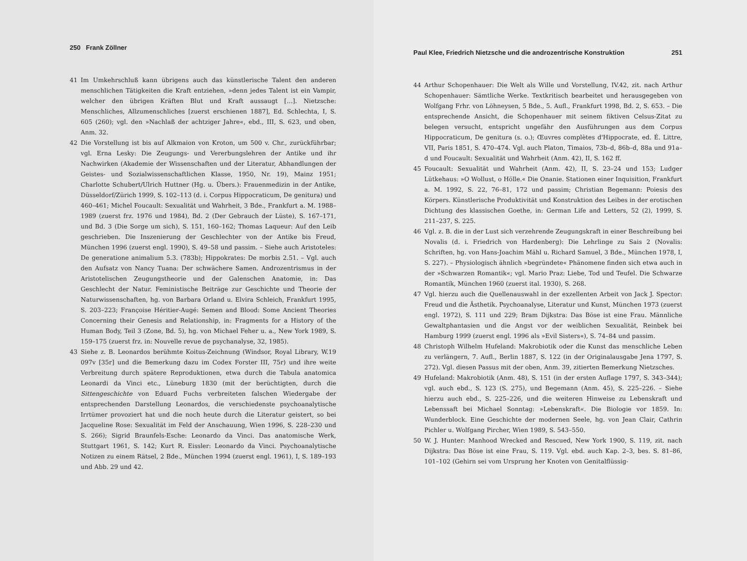250 Frank Zöllner
41 Im Umkehrschluß kann übrigens auch das künstlerische Talent den anderen menschlichen Tätigkeiten die Kraft entziehen, »denn jedes Talent ist ein Vampir, welcher den übrigen Kräften Blut und Kraft aussaugt […]. Nietzsche: Menschliches, Allzumenschliches [zuerst erschienen 1887], Ed. Schlechta, I, S. 605 (260); vgl. den »Nachlaß der achtziger Jahre«, ebd., III, S. 623, und oben, Anm. 32.
42 Die Vorstellung ist bis auf Alkmaion von Kroton, um 500 v. Chr., zurückführbar; vgl. Erna Lesky: Die Zeugungs- und Vererbungslehren der Antike und ihr Nachwirken (Akademie der Wissenschaften und der Literatur, Abhandlungen der Geistes- und Sozialwissenschaftlichen Klasse, 1950, Nr. 19), Mainz 1951; Charlotte Schubert/Ulrich Huttner (Hg. u. Übers.): Frauenmedizin in der Antike, Düsseldorf/Zürich 1999, S. 102–113 (d. i. Corpus Hippocraticum, De genitura) und 460–461; Michel Foucault: Sexualität und Wahrheit, 3 Bde., Frankfurt a. M. 1988–1989 (zuerst frz. 1976 und 1984), Bd. 2 (Der Gebrauch der Lüste), S. 167–171, und Bd. 3 (Die Sorge um sich), S. 151, 160–162; Thomas Laqueur: Auf den Leib geschrieben. Die Inszenierung der Geschlechter von der Antike bis Freud, München 1996 (zuerst engl. 1990), S. 49–58 und passim. – Siehe auch Aristoteles: De generatione animalium 5.3. (783b); Hippokrates: De morbis 2.51. – Vgl. auch den Aufsatz von Nancy Tuana: Der schwächere Samen. Androzentrismus in der Aristotelischen Zeugungstheorie und der Galenschen Anatomie, in: Das Geschlecht der Natur. Feministische Beiträge zur Geschichte und Theorie der Naturwissenschaften, hg. von Barbara Orland u. Elvira Schleich, Frankfurt 1995, S. 203–223; Françoise Héritier-Augé: Semen and Blood: Some Ancient Theories Concerning their Genesis and Relationship, in: Fragments for a History of the Human Body, Teil 3 (Zone, Bd. 5), hg. von Michael Feher u. a., New York 1989, S. 159–175 (zuerst frz. in: Nouvelle revue de psychanalyse, 32, 1985).
43 Siehe z. B. Leonardos berühmte Koitus-Zeichnung (Windsor, Royal Library, W.19 097v [35r] und die Bemerkung dazu im Codex Forster III, 75r) und ihre weite Verbreitung durch spätere Reproduktionen, etwa durch die Tabula anatomica Leonardi da Vinci etc., Lüneburg 1830 (mit der berüchtigten, durch die Sittengeschichte von Eduard Fuchs verbreiteten falschen Wiedergabe der entsprechenden Darstellung Leonardos, die verschiedenste psychoanalytische Irrtümer provoziert hat und die noch heute durch die Literatur geistert, so bei Jacqueline Rose: Sexualität im Feld der Anschauung, Wien 1996, S. 228–230 und S. 266); Sigrid Braunfels-Esche: Leonardo da Vinci. Das anatomische Werk, Stuttgart 1961, S. 142; Kurt R. Eissler: Leonardo da Vinci. Psychoanalytische Notizen zu einem Rätsel, 2 Bde., München 1994 (zuerst engl. 1961), I, S. 189–193 und Abb. 29 und 42.
Paul Klee, Friedrich Nietzsche und die androzentrische Konstruktion 251
44 Arthur Schopenhauer: Die Welt als Wille und Vorstellung, IV.42, zit. nach Arthur Schopenhauer: Sämtliche Werke. Textkritisch bearbeitet und herausgegeben von Wolfgang Frhr. von Löhneysen, 5 Bde., 5. Aufl., Frankfurt 1998, Bd. 2, S. 653. – Die entsprechende Ansicht, die Schopenhauer mit seinem fiktiven Celsus-Zitat zu belegen versucht, entspricht ungefähr den Ausführungen aus dem Corpus Hippocraticum, De genitura (s. o.); Œuvres complètes d'Hippocrate, ed. É. Littre, VII, Paris 1851, S. 470–474. Vgl. auch Platon, Timaios, 73b–d, 86b–d, 88a und 91a–d und Foucault: Sexualität und Wahrheit (Anm. 42), II, S. 162 ff.
45 Foucault: Sexualität und Wahrheit (Anm. 42), II, S. 23–24 und 153; Ludger Lütkehaus: »O Wollust, o Hölle.« Die Onanie. Stationen einer Inquisition, Frankfurt a. M. 1992, S. 22, 76–81, 172 und passim; Christian Begemann: Poiesis des Körpers. Künstlerische Produktivität und Konstruktion des Leibes in der erotischen Dichtung des klassischen Goethe, in: German Life and Letters, 52 (2), 1999, S. 211–237, S. 225.
46 Vgl. z. B. die in der Lust sich verzehrende Zeugungskraft in einer Beschreibung bei Novalis (d. i. Friedrich von Hardenberg): Die Lehrlinge zu Sais 2 (Novalis: Schriften, hg. von Hans-Joachim Mähl u. Richard Samuel, 3 Bde., München 1978, I, S. 227). – Physiologisch ähnlich »begründete« Phänomene finden sich etwa auch in der »Schwarzen Romantik«; vgl. Mario Praz: Liebe, Tod und Teufel. Die Schwarze Romantik, München 1960 (zuerst ital. 1930), S. 268.
47 Vgl. hierzu auch die Quellenauswahl in der exzellenten Arbeit von Jack J. Spector: Freud und die Ästhetik. Psychoanalyse, Literatur und Kunst, München 1973 (zuerst engl. 1972), S. 111 und 229; Bram Dijkstra: Das Böse ist eine Frau. Männliche Gewaltphantasien und die Angst vor der weiblichen Sexualität, Reinbek bei Hamburg 1999 (zuerst engl. 1996 als »Evil Sisters«), S. 74–84 und passim.
48 Christoph Wilhelm Hufeland: Makrobiotik oder die Kunst das menschliche Leben zu verlängern, 7. Aufl., Berlin 1887, S. 122 (in der Originalausgabe Jena 1797, S. 272). Vgl. diesen Passus mit der oben, Anm. 39, zitierten Bemerkung Nietzsches.
49 Hufeland: Makrobiotik (Anm. 48), S. 151 (in der ersten Auflage 1797, S. 343–344); vgl. auch ebd., S. 123 (S. 275), und Begemann (Anm. 45), S. 225–226. – Siehe hierzu auch ebd., S. 225–226, und die weiteren Hinweise zu Lebenskraft und Lebenssaft bei Michael Sonntag: »Lebenskraft«. Die Biologie vor 1859. In: Wunderblock. Eine Geschichte der modernen Seele, hg. von Jean Clair, Cathrin Pichler u. Wolfgang Pircher, Wien 1989, S. 543–550.
50 W. J. Hunter: Manhood Wrecked and Rescued, New York 1900, S. 119, zit. nach Dijkstra: Das Böse ist eine Frau, S. 119. Vgl. ebd. auch Kap. 2–3, bes. S. 81–86, 101–102 (Gehirn sei vom Ursprung her Knoten von Genitalflüssig-